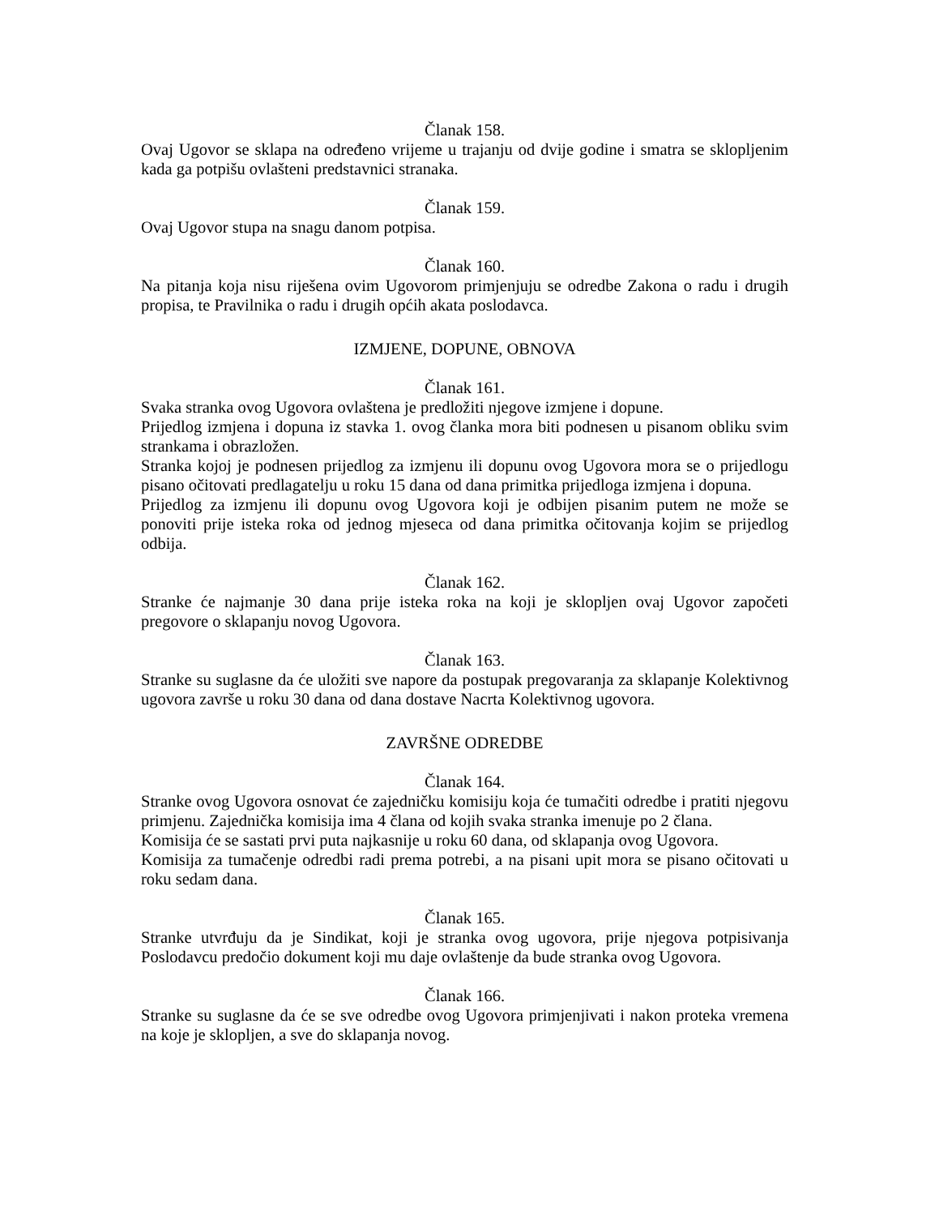Članak 158.
Ovaj Ugovor se sklapa na određeno vrijeme u trajanju od dvije godine i smatra se sklopljenim kada ga potpišu ovlašteni predstavnici stranaka.
Članak 159.
Ovaj Ugovor stupa na snagu danom potpisa.
Članak 160.
Na pitanja koja nisu riješena ovim Ugovorom primjenjuju se odredbe Zakona o radu i drugih propisa, te Pravilnika o radu i drugih općih akata poslodavca.
IZMJENE, DOPUNE, OBNOVA
Članak 161.
Svaka stranka ovog Ugovora ovlaštena je predložiti njegove izmjene i dopune.
Prijedlog izmjena i dopuna iz stavka 1. ovog članka mora biti podnesen u pisanom obliku svim strankama i obrazložen.
Stranka kojoj je podnesen prijedlog za izmjenu ili dopunu ovog Ugovora mora se o prijedlogu pisano očitovati predlagatelju u roku 15 dana od dana primitka prijedloga izmjena i dopuna.
Prijedlog za izmjenu ili dopunu ovog Ugovora koji je odbijen pisanim putem ne može se ponoviti prije isteka roka od jednog mjeseca od dana primitka očitovanja kojim se prijedlog odbija.
Članak 162.
Stranke će najmanje 30 dana prije isteka roka na koji je sklopljen ovaj Ugovor započeti pregovore o sklapanju novog Ugovora.
Članak 163.
Stranke su suglasne da će uložiti sve napore da postupak pregovaranja za sklapanje Kolektivnog ugovora završe u roku 30 dana od dana dostave Nacrta Kolektivnog ugovora.
ZAVRŠNE ODREDBE
Članak 164.
Stranke ovog Ugovora osnovat će zajedničku komisiju koja će tumačiti odredbe i pratiti njegovu primjenu. Zajednička komisija ima 4 člana od kojih svaka stranka imenuje po 2 člana.
Komisija će se sastati prvi puta najkasnije u roku 60 dana, od sklapanja ovog Ugovora.
Komisija za tumačenje odredbi radi prema potrebi, a na pisani upit mora se pisano očitovati u roku sedam dana.
Članak 165.
Stranke utvrđuju da je Sindikat, koji je stranka ovog ugovora, prije njegova potpisivanja Poslodavcu predočio dokument koji mu daje ovlaštenje da bude stranka ovog Ugovora.
Članak 166.
Stranke su suglasne da će se sve odredbe ovog Ugovora primjenjivati i nakon proteka vremena na koje je sklopljen, a sve do sklapanja novog.